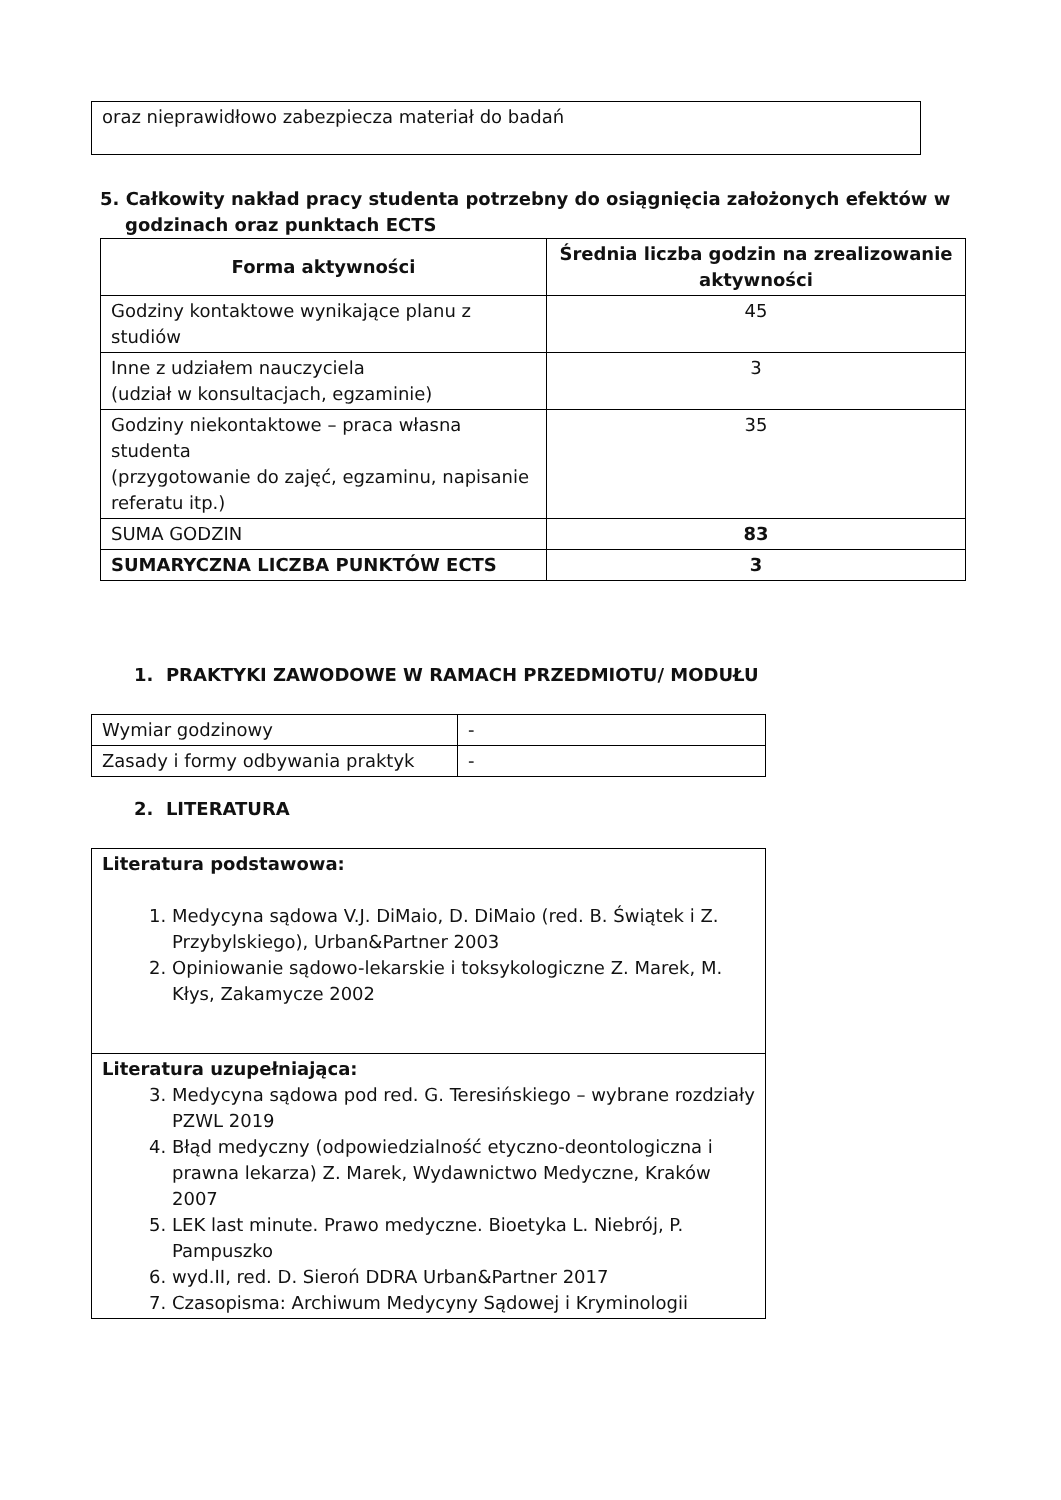| oraz nieprawidłowo zabezpiecza materiał do badań |
5. Całkowity nakład pracy studenta potrzebny do osiągnięcia założonych efektów w
godzinach oraz punktach ECTS
| Forma aktywności | Średnia liczba godzin na zrealizowanie aktywności |
| --- | --- |
| Godziny kontaktowe wynikające planu z studiów | 45 |
| Inne z udziałem nauczyciela (udział w konsultacjach, egzaminie) | 3 |
| Godziny niekontaktowe – praca własna studenta (przygotowanie do zajęć, egzaminu, napisanie referatu itp.) | 35 |
| SUMA GODZIN | 83 |
| SUMARYCZNA LICZBA PUNKTÓW ECTS | 3 |
1. PRAKTYKI ZAWODOWE W RAMACH PRZEDMIOTU/ MODUŁU
| Wymiar godzinowy | - |
| Zasady i formy odbywania praktyk | - |
2. LITERATURA
| Literatura podstawowa: 1. Medycyna sądowa V.J. DiMaio, D. DiMaio (red. B. Świątek i Z. Przybylskiego), Urban&Partner 2003 2. Opiniowanie sądowo-lekarskie i toksykologiczne Z. Marek, M. Kłys, Zakamycze 2002 |
| Literatura uzupełniająca: 3. Medycyna sądowa pod red. G. Teresińskiego – wybrane rozdziały PZWL 2019 4. Błąd medyczny (odpowiedzialność etyczno-deontologiczna i prawna lekarza) Z. Marek, Wydawnictwo Medyczne, Kraków 2007 5. LEK last minute. Prawo medyczne. Bioetyka L. Niebrój, P. Pampuszko 6. wyd.II, red. D. Sieroń DDRA Urban&Partner 2017 7. Czasopisma: Archiwum Medycyny Sądowej i Kryminologii |